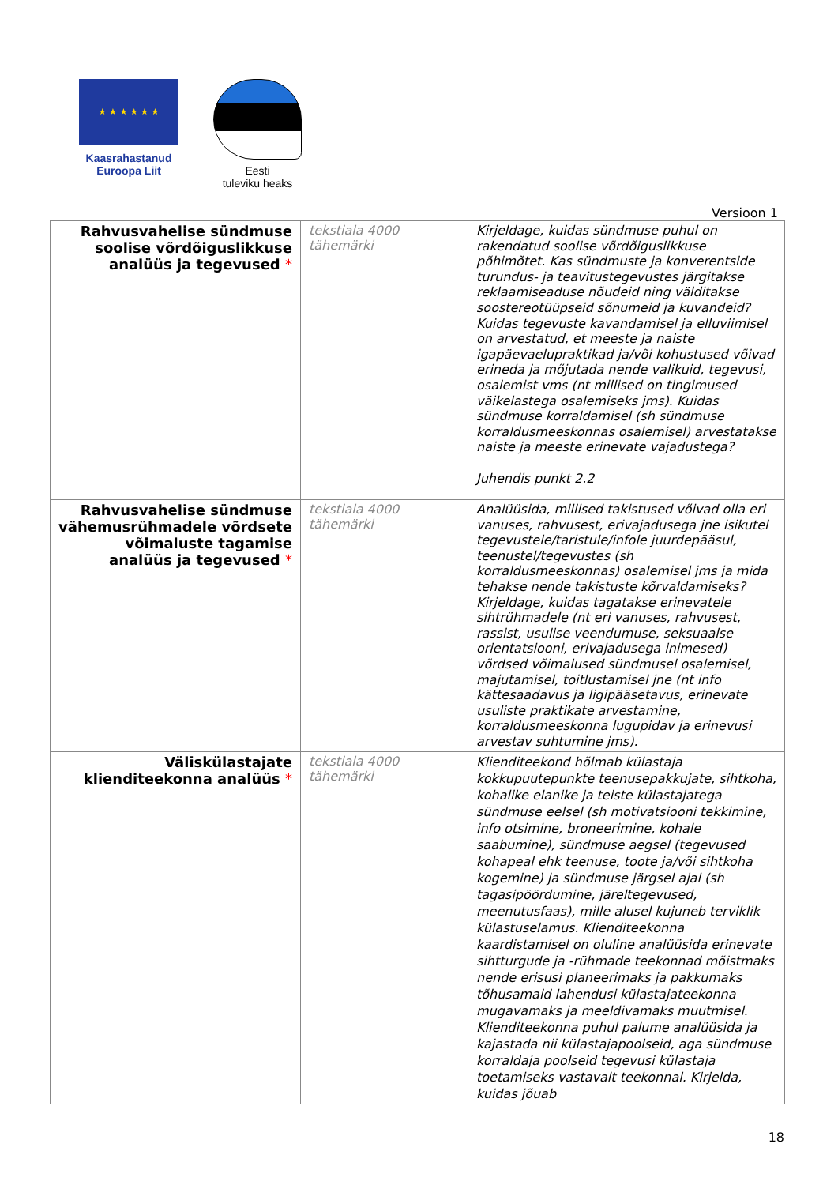★ ★ ★ ★ ★ ★
Kaasrahastanud
Euroopa Liit
Eesti
tuleviku heaks
Versioon 1
| Rahvusvahelise sündmuse soolise võrdõiguslikkuse analüüs ja tegevused * | tekstiala 4000 tähemärki | Kirjeldage, kuidas sündmuse puhul on rakendatud soolise võrdõiguslikkuse põhimõtet. Kas sündmuste ja konverentside turundus- ja teavitustegevustes järgitakse reklaamiseaduse nõudeid ning välditakse soostereotüüpseid sõnumeid ja kuvandeid? Kuidas tegevuste kavandamisel ja elluviimisel on arvestatud, et meeste ja naiste igapäevaelupraktikad ja/või kohustused võivad erineda ja mõjutada nende valikuid, tegevusi, osalemist vms (nt millised on tingimused väikelastega osalemiseks jms). Kuidas sündmuse korraldamisel (sh sündmuse korraldusmeeskonnas osalemisel) arvestatakse naiste ja meeste erinevate vajadustega? Juhendis punkt 2.2 |
| Rahvusvahelise sündmuse vähemusrühmadele võrdsete võimaluste tagamise analüüs ja tegevused * | tekstiala 4000 tähemärki | Analüüsida, millised takistused võivad olla eri vanuses, rahvusest, erivajadusega jne isikutel tegevustele/taristule/infole juurdepääsul, teenustel/tegevustes (sh korraldusmeeskonnas) osalemisel jms ja mida tehakse nende takistuste kõrvaldamiseks? Kirjeldage, kuidas tagatakse erinevatele sihtrühmadele (nt eri vanuses, rahvusest, rassist, usulise veendumuse, seksuaalse orientatsiooni, erivajadusega inimesed) võrdsed võimalused sündmusel osalemisel, majutamisel, toitlustamisel jne (nt info kättesaadavus ja ligipääsetavus, erinevate usuliste praktikate arvestamine, korraldusmeeskonna lugupidav ja erinevusi arvestav suhtumine jms). |
| Väliskülastajate klienditeekonna analüüs * | tekstiala 4000 tähemärki | Klienditeekond hõlmab külastaja kokkupuutepunkte teenusepakkujate, sihtkoha, kohalike elanike ja teiste külastajatega sündmuse eelsel (sh motivatsiooni tekkimine, info otsimine, broneerimine, kohale saabumine), sündmuse aegsel (tegevused kohapeal ehk teenuse, toote ja/või sihtkoha kogemine) ja sündmuse järgsel ajal (sh tagasipöördumine, järeltegevused, meenutusfaas), mille alusel kujuneb terviklik külastuselamus. Klienditeekonna kaardistamisel on oluline analüüsida erinevate sihtturgude ja -rühmade teekonnad mõistmaks nende erisusi planeerimaks ja pakkumaks tõhusamaid lahendusi külastajateekonna mugavamaks ja meeldivamaks muutmisel. Klienditeekonna puhul palume analüüsida ja kajastada nii külastajapoolseid, aga sündmuse korraldaja poolseid tegevusi külastaja toetamiseks vastavalt teekonnal. Kirjelda, kuidas jõuab |
18